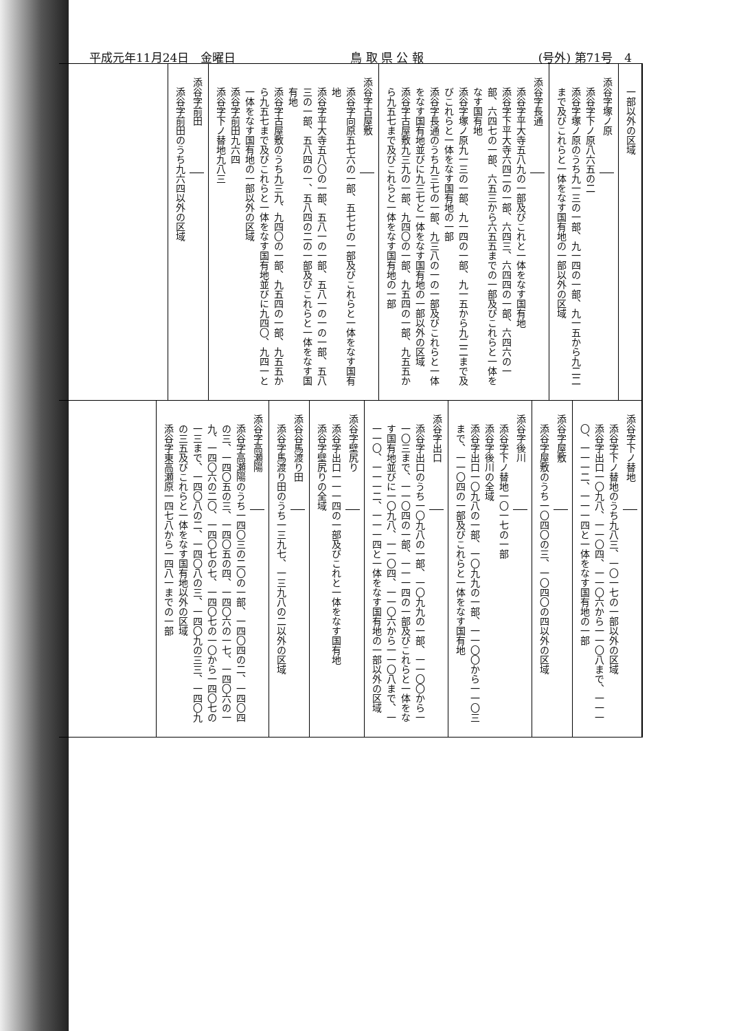平成元年11月24日　金曜日 鳥 取 県 公 報 (号外) 第71号　4
一部以外の区域
添谷字塚ノ原
添谷字下ノ原八六五の二
添谷字塚ノ原のうち九一三の一部、九一四の一部、九一五から九二二まで及びこれらと一体をなす国有地の一部以外の区域
添谷字長通
添谷字平大寺五八九の一部及びこれと一体をなす国有地
添谷字下平大寺六四二の一部、六四三、六四四の一部、六四六の一部、六四七の一部、六五三から六五五までの一部及びこれらと一体をなす国有地
添谷字塚ノ原九一三の一部、九一四の一部、九一五から九二二まで及びこれらと一体をなす国有地の一部
添谷字長通のうち九三七の一部、九三八の一の一部及びこれらと一体をなす国有地並びに九三七と一体をなす国有地の一部以外の区域
添谷字古屋敷九三九の一部、九四〇の一部、九五四の一部、九五五から九五七まで及びこれらと一体をなす国有地の一部
添谷字古屋敷
添谷字向原五七六の一部、五七七の一部及びこれらと一体をなす国有地
添谷字平大寺五八〇の一部、五八一の一部、五八一の一の一部、五八三の一部、五八四の一、五八四の二の一部及びこれらと一体をなす国有地
添谷字古屋敷のうち九三九、九四〇の一部、九五四の一部、九五五から九五七まで及びこれらと一体をなす国有地並びに九四〇、九四一と一体をなす国有地の一部以外の区域
添谷字前田九六四
添谷字下ノ替地九八三
添谷字前田
添谷字前田のうち九六四以外の区域
添谷字下ノ替地
添谷字下ノ替地のうち九八三、一〇一七の一部以外の区域
添谷字出口一〇九八、一一〇四、一一〇六から一一〇八まで、一一一〇、一一一二、一一一四と一体をなす国有地の一部
添谷字屋敷
添谷字屋敷のうち一〇四〇の三、一〇四〇の四以外の区域
添谷字後川
添谷字下ノ替地一〇一七の一部
添谷字後川の全域
添谷字出口一〇九八の一部、一〇九九の一部、一一〇〇から一一〇三まで、一一〇四の一部及びこれらと一体をなす国有地
添谷字出口
添谷字出口のうち一〇九八の一部、一〇九九の一部、一一〇〇から一一〇三まで、一一〇四の一部、一一一四の一部及びこれらと一体をなす国有地並びに一〇九八、一一〇四、一一〇六から一一〇八まで、一一一〇、一一一二、一一一四と一体をなす国有地の一部以外の区域
添谷字壁尻り
添谷字出口一一一四の一部及びこれと一体をなす国有地
添谷字壁尻りの全域
添谷谷馬渡り田
添谷字馬渡り田のうち一三九七、一三九八の二以外の区域
添谷字高瀬陽
添谷字高瀬陽のうち一四〇三の二〇の一部、一四〇四の二、一四〇四の三、一四〇五の三、一四〇五の四、一四〇六の一七、一四〇六の一九、一四〇六の二〇、一四〇七の七、一四〇七の一〇から一四〇七の一三まで、一四〇八の二、一四〇八の三、一四〇九の三三、一四〇九の三五及びこれらと一体をなす国有地以外の区域
添谷字東高瀬原一四七八から一四八一までの一部